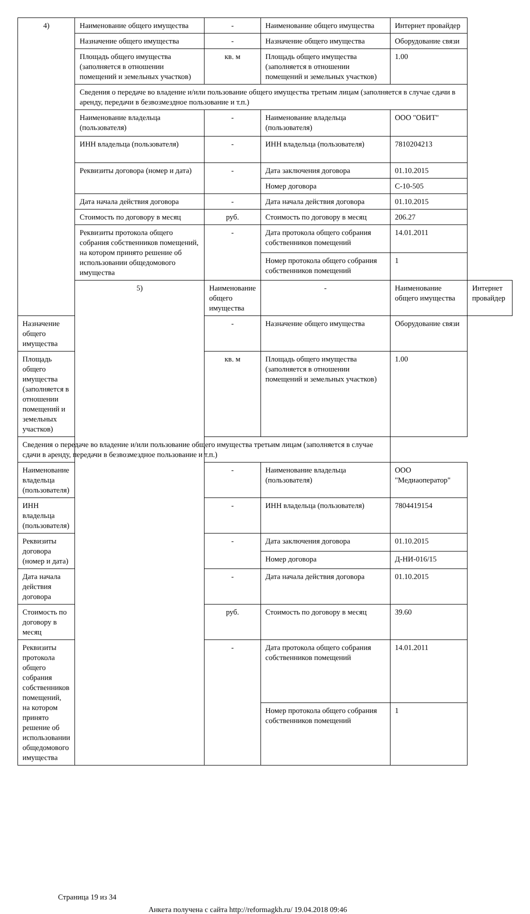| 4) | Наименование общего имущества | - | Наименование общего имущества | Интернет провайдер | |
| | Назначение общего имущества | - | Назначение общего имущества | Оборудование связи | |
| | Площадь общего имущества (заполняется в отношении помещений и земельных участков) | кв. м | Площадь общего имущества (заполняется в отношении помещений и земельных участков) | 1.00 | |
| | Сведения о передаче во владение и/или пользование общего имущества третьим лицам (заполняется в случае сдачи в аренду, передачи в безвозмездное пользование и т.п.) | | | | |
| | Наименование владельца (пользователя) | - | Наименование владельца (пользователя) | ООО "ОБИТ" | |
| | ИНН владельца (пользователя) | - | ИНН владельца (пользователя) | 7810204213 | |
| | Реквизиты договора (номер и дата) | - | Дата заключения договора | 01.10.2015 | |
| | | | Номер договора | С-10-505 | |
| | Дата начала действия договора | - | Дата начала действия договора | 01.10.2015 | |
| | Стоимость по договору в месяц | руб. | Стоимость по договору в месяц | 206.27 | |
| | Реквизиты протокола общего собрания собственников помещений, на котором принято решение об использовании общедомового имущества | - | Дата протокола общего собрания собственников помещений | 14.01.2011 | |
| | | | Номер протокола общего собрания собственников помещений | 1 | |
| | 5) | Наименование общего имущества | - | Наименование общего имущества | Интернет провайдер |
| Назначение общего имущества | | - | Назначение общего имущества | Оборудование связи | |
| Площадь общего имущества (заполняется в отношении помещений и земельных участков) | | кв. м | Площадь общего имущества (заполняется в отношении помещений и земельных участков) | 1.00 | |
| Сведения о передаче во владение и/или пользование общего имущества третьим лицам (заполняется в случае сдачи в аренду, передачи в безвозмездное пользование и т.п.) | | | | | |
| Наименование владельца (пользователя) | | - | Наименование владельца (пользователя) | ООО "Медиаоператор" | |
| ИНН владельца (пользователя) | | - | ИНН владельца (пользователя) | 7804419154 | |
| Реквизиты договора (номер и дата) | | - | Дата заключения договора | 01.10.2015 | |
| | | | Номер договора | Д-НИ-016/15 | |
| Дата начала действия договора | | - | Дата начала действия договора | 01.10.2015 | |
| Стоимость по договору в месяц | | руб. | Стоимость по договору в месяц | 39.60 | |
| Реквизиты протокола общего собрания собственников помещений, на котором принято решение об использовании общедомового имущества | | - | Дата протокола общего собрания собственников помещений | 14.01.2011 | |
| | | | Номер протокола общего собрания собственников помещений | 1 | |
Страница 19 из 34
Анкета получена с сайта http://reformagkh.ru/ 19.04.2018 09:46